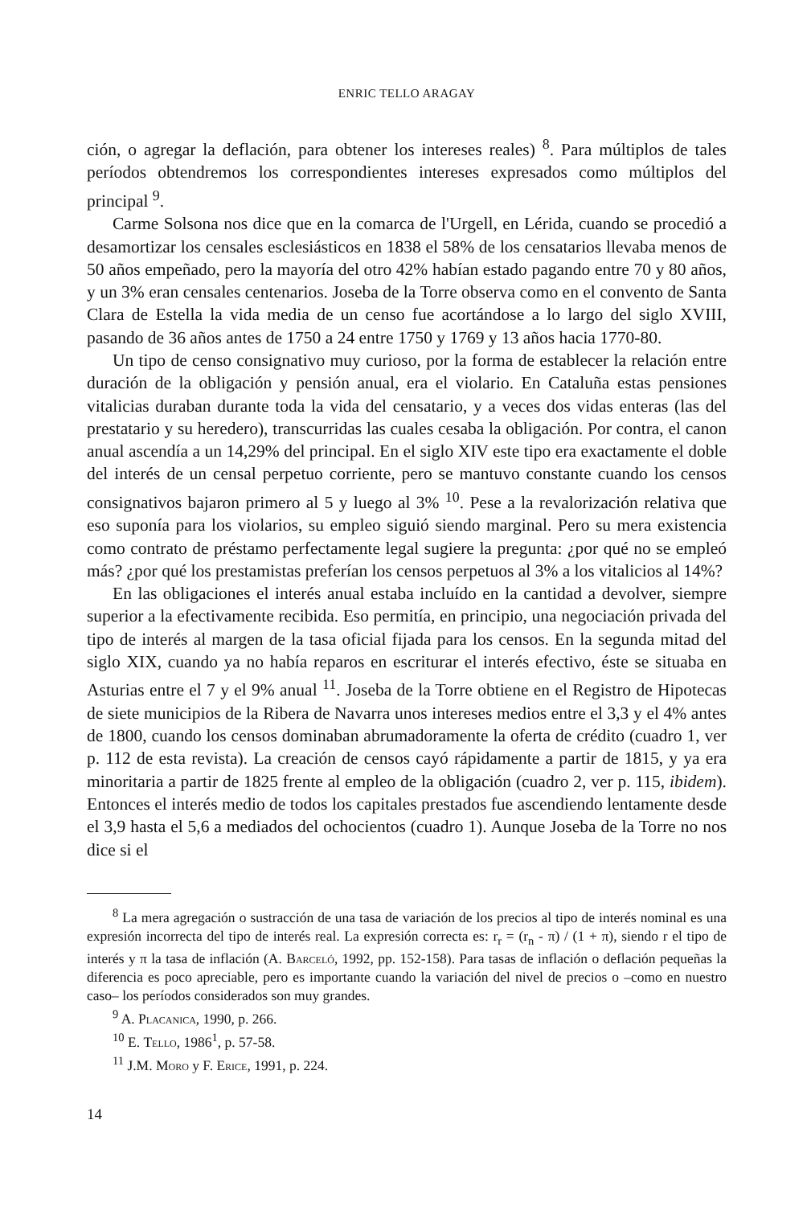ENRIC TELLO ARAGAY
ción, o agregar la deflación, para obtener los intereses reales) <sup>8</sup>. Para múltiplos de tales períodos obtendremos los correspondientes intereses expresados como múltiplos del principal <sup>9</sup>.
Carme Solsona nos dice que en la comarca de l'Urgell, en Lérida, cuando se procedió a desamortizar los censales esclesiásticos en 1838 el 58% de los censatarios llevaba menos de 50 años empeñado, pero la mayoría del otro 42% habían estado pagando entre 70 y 80 años, y un 3% eran censales centenarios. Joseba de la Torre observa como en el convento de Santa Clara de Estella la vida media de un censo fue acortándose a lo largo del siglo XVIII, pasando de 36 años antes de 1750 a 24 entre 1750 y 1769 y 13 años hacia 1770-80.
Un tipo de censo consignativo muy curioso, por la forma de establecer la relación entre duración de la obligación y pensión anual, era el violario. En Cataluña estas pensiones vitalicias duraban durante toda la vida del censatario, y a veces dos vidas enteras (las del prestatario y su heredero), transcurridas las cuales cesaba la obligación. Por contra, el canon anual ascendía a un 14,29% del principal. En el siglo XIV este tipo era exactamente el doble del interés de un censal perpetuo corriente, pero se mantuvo constante cuando los censos consignativos bajaron primero al 5 y luego al 3% <sup>10</sup>. Pese a la revalorización relativa que eso suponía para los violarios, su empleo siguió siendo marginal. Pero su mera existencia como contrato de préstamo perfectamente legal sugiere la pregunta: ¿por qué no se empleó más? ¿por qué los prestamistas preferían los censos perpetuos al 3% a los vitalicios al 14%?
En las obligaciones el interés anual estaba incluído en la cantidad a devolver, siempre superior a la efectivamente recibida. Eso permitía, en principio, una negociación privada del tipo de interés al margen de la tasa oficial fijada para los censos. En la segunda mitad del siglo XIX, cuando ya no había reparos en escriturar el interés efectivo, éste se situaba en Asturias entre el 7 y el 9% anual <sup>11</sup>. Joseba de la Torre obtiene en el Registro de Hipotecas de siete municipios de la Ribera de Navarra unos intereses medios entre el 3,3 y el 4% antes de 1800, cuando los censos dominaban abrumadoramente la oferta de crédito (cuadro 1, ver p. 112 de esta revista). La creación de censos cayó rápidamente a partir de 1815, y ya era minoritaria a partir de 1825 frente al empleo de la obligación (cuadro 2, ver p. 115, ibidem). Entonces el interés medio de todos los capitales prestados fue ascendiendo lentamente desde el 3,9 hasta el 5,6 a mediados del ochocientos (cuadro 1). Aunque Joseba de la Torre no nos dice si el
<sup>8</sup> La mera agregación o sustracción de una tasa de variación de los precios al tipo de interés nominal es una expresión incorrecta del tipo de interés real. La expresión correcta es: r<sub>r</sub> = (r<sub>n</sub> - π) / (1 + π), siendo r el tipo de interés y π la tasa de inflación (A. Barceló, 1992, pp. 152-158). Para tasas de inflación o deflación pequeñas la diferencia es poco apreciable, pero es importante cuando la variación del nivel de precios o –como en nuestro caso– los períodos considerados son muy grandes.
<sup>9</sup> A. Placanica, 1990, p. 266.
<sup>10</sup> E. Tello, 1986<sup>1</sup>, p. 57-58.
<sup>11</sup> J.M. Moro y F. Erice, 1991, p. 224.
14